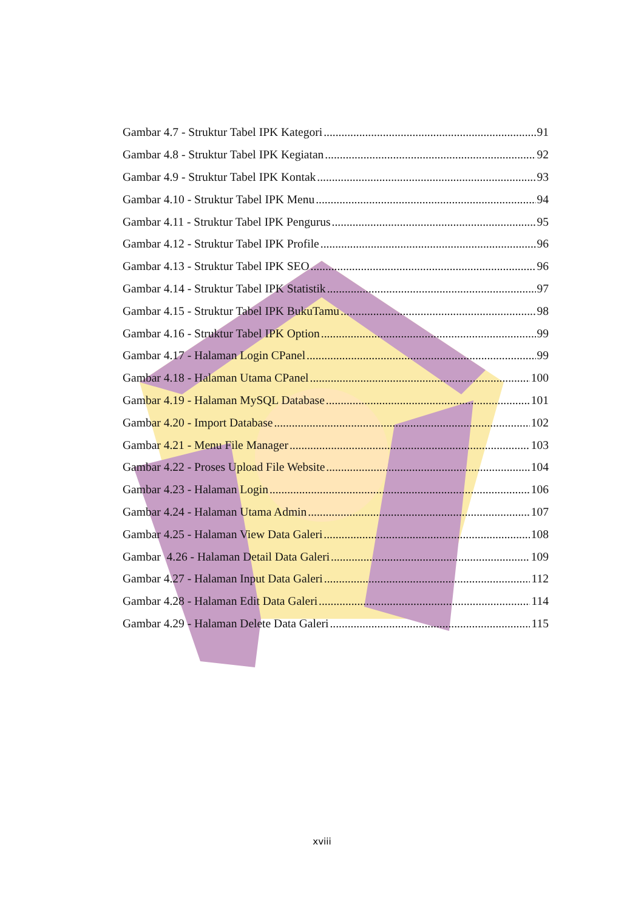Gambar 4.7 - Struktur Tabel IPK Kategori 91
Gambar 4.8 - Struktur Tabel IPK Kegiatan 92
Gambar 4.9 - Struktur Tabel IPK Kontak 93
Gambar 4.10 - Struktur Tabel IPK Menu 94
Gambar 4.11 - Struktur Tabel IPK Pengurus 95
Gambar 4.12 - Struktur Tabel IPK Profile 96
Gambar 4.13 - Struktur Tabel IPK SEO 96
Gambar 4.14 - Struktur Tabel IPK Statistik 97
Gambar 4.15 - Struktur Tabel IPK BukuTamu 98
Gambar 4.16 - Struktur Tabel IPK Option 99
Gambar 4.17 - Halaman Login CPanel 99
Gambar 4.18 - Halaman Utama CPanel 100
Gambar 4.19 - Halaman MySQL Database 101
Gambar 4.20 - Import Database 102
Gambar 4.21 - Menu File Manager 103
Gambar 4.22 - Proses Upload File Website 104
Gambar 4.23 - Halaman Login 106
Gambar 4.24 - Halaman Utama Admin 107
Gambar 4.25 - Halaman View Data Galeri 108
Gambar 4.26 - Halaman Detail Data Galeri 109
Gambar 4.27 - Halaman Input Data Galeri 112
Gambar 4.28 - Halaman Edit Data Galeri 114
Gambar 4.29 - Halaman Delete Data Galeri 115
xviii